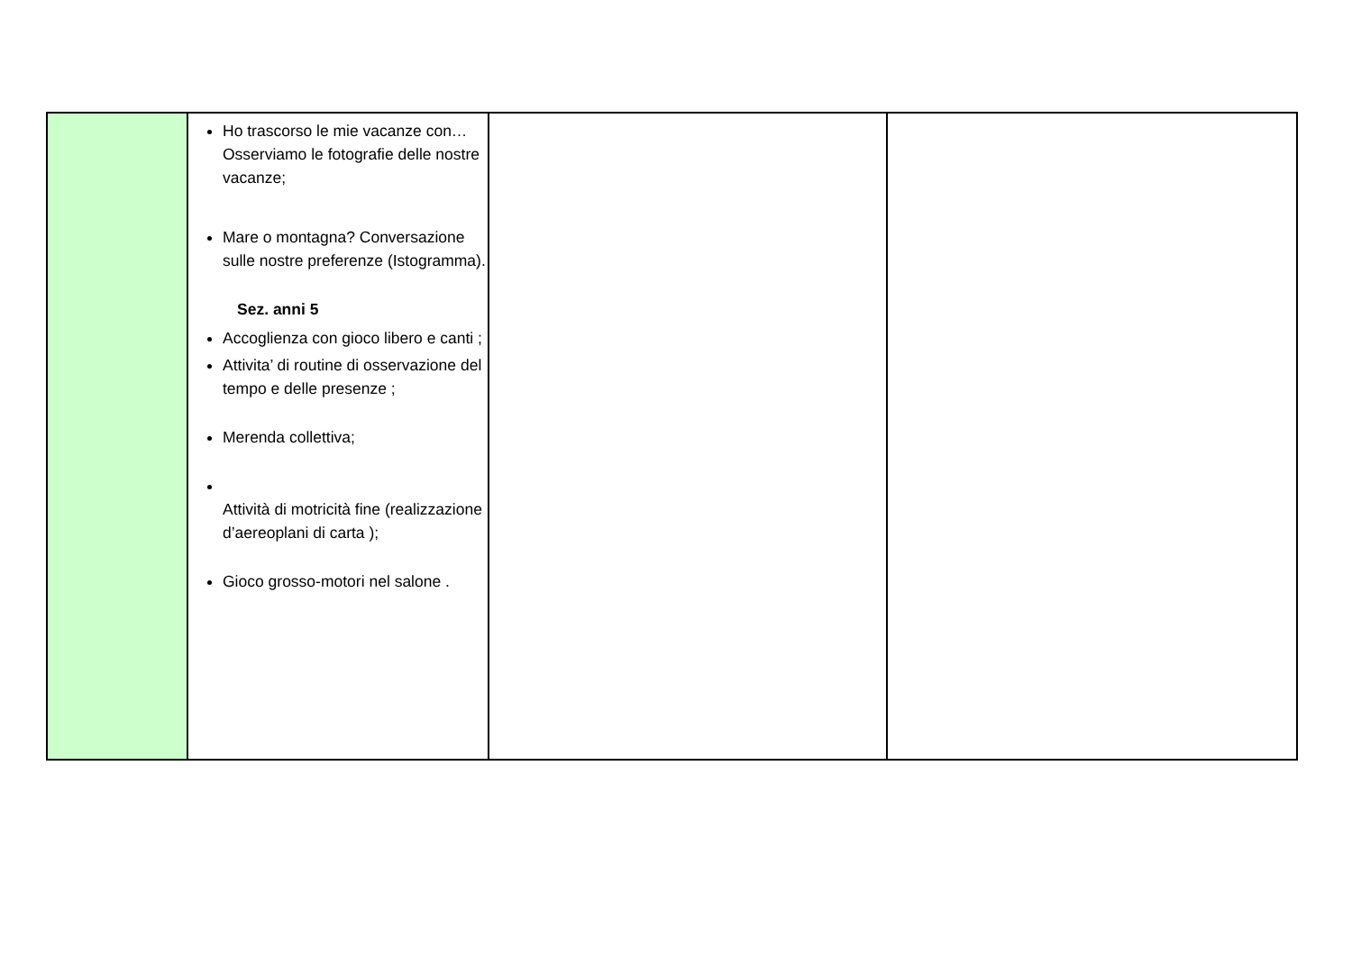| | Ho trascorso le mie vacanze con… Osserviamo le fotografie delle nostre vacanze; Mare o montagna? Conversazione sulle nostre preferenze (Istogramma). Sez. anni 5 Accoglienza con gioco libero e canti ; Attivita’ di routine di osservazione del tempo e delle presenze ; Merenda collettiva; Attività di motricità fine (realizzazione d’aereoplani di carta ); Gioco grosso-motori nel salone . | | |